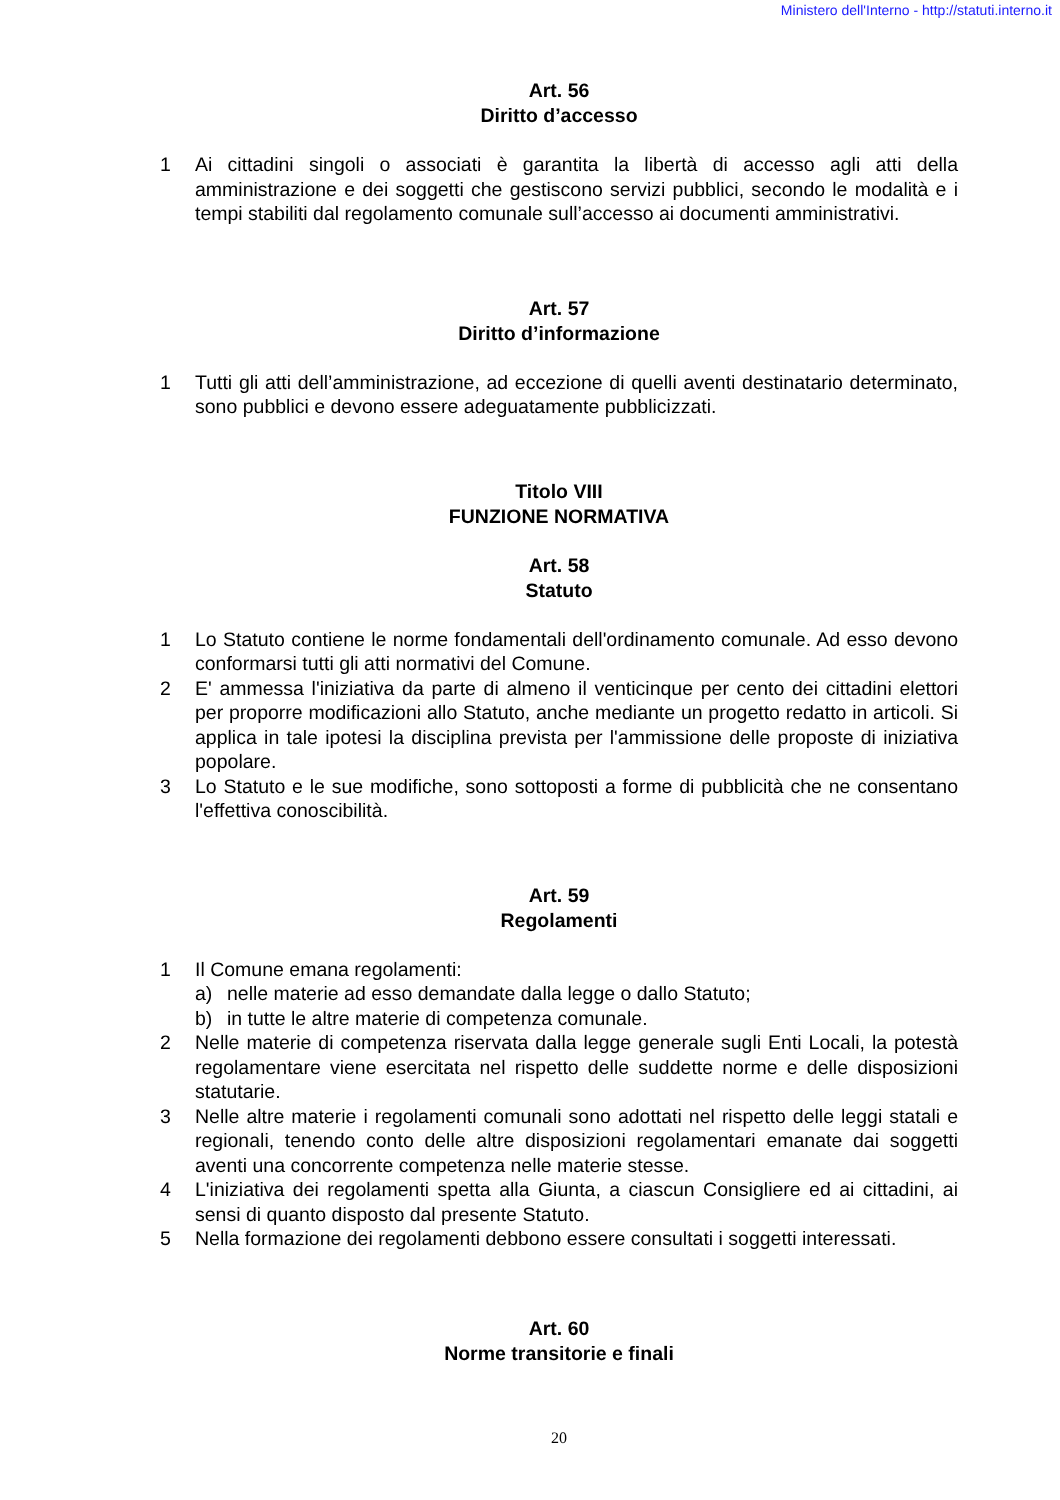Ministero dell'Interno - http://statuti.interno.it
Art. 56
Diritto d’accesso
1 Ai cittadini singoli o associati è garantita la libertà di accesso agli atti della amministrazione e dei soggetti che gestiscono servizi pubblici, secondo le modalità e i tempi stabiliti dal regolamento comunale sull’accesso ai documenti amministrativi.
Art. 57
Diritto d’informazione
1 Tutti gli atti dell’amministrazione, ad eccezione di quelli aventi destinatario determinato, sono pubblici e devono essere adeguatamente pubblicizzati.
Titolo VIII
FUNZIONE NORMATIVA
Art. 58
Statuto
1 Lo Statuto contiene le norme fondamentali dell'ordinamento comunale. Ad esso devono conformarsi tutti gli atti normativi del Comune.
2 E' ammessa l'iniziativa da parte di almeno il venticinque per cento dei cittadini elettori per proporre modificazioni allo Statuto, anche mediante un progetto redatto in articoli. Si applica in tale ipotesi la disciplina prevista per l'ammissione delle proposte di iniziativa popolare.
3 Lo Statuto e le sue modifiche, sono sottoposti a forme di pubblicità che ne consentano l'effettiva conoscibilità.
Art. 59
Regolamenti
1 Il Comune emana regolamenti:
a) nelle materie ad esso demandate dalla legge o dallo Statuto;
b) in tutte le altre materie di competenza comunale.
2 Nelle materie di competenza riservata dalla legge generale sugli Enti Locali, la potestà regolamentare viene esercitata nel rispetto delle suddette norme e delle disposizioni statutarie.
3 Nelle altre materie i regolamenti comunali sono adottati nel rispetto delle leggi statali e regionali, tenendo conto delle altre disposizioni regolamentari emanate dai soggetti aventi una concorrente competenza nelle materie stesse.
4 L'iniziativa dei regolamenti spetta alla Giunta, a ciascun Consigliere ed ai cittadini, ai sensi di quanto disposto dal presente Statuto.
5 Nella formazione dei regolamenti debbono essere consultati i soggetti interessati.
Art. 60
Norme transitorie e finali
20